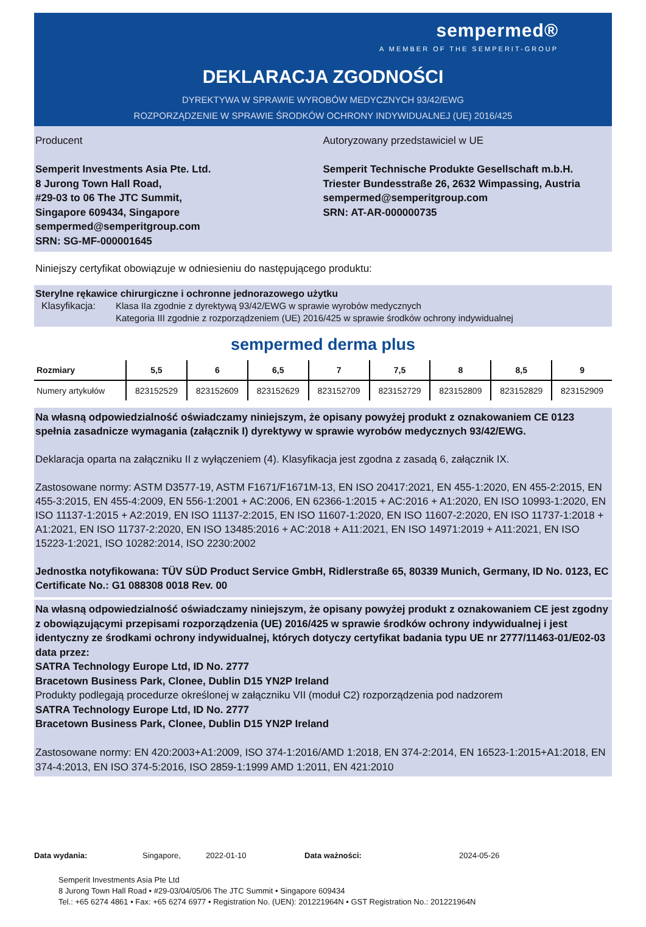sempermed®
A MEMBER OF THE SEMPERIT-GROUP
DEKLARACJA ZGODNOŚCI
DYREKTYWA W SPRAWIE WYROBÓW MEDYCZNYCH 93/42/EWG
ROZPORZĄDZENIE W SPRAWIE ŚRODKÓW OCHRONY INDYWIDUALNEJ (UE) 2016/425
Producent
Semperit Investments Asia Pte. Ltd.
8 Jurong Town Hall Road,
#29-03 to 06 The JTC Summit,
Singapore 609434, Singapore
sempermed@semperitgroup.com
SRN: SG-MF-000001645
Autoryzowany przedstawiciel w UE
Semperit Technische Produkte Gesellschaft m.b.H.
Triester Bundesstraße 26, 2632 Wimpassing, Austria
sempermed@semperitgroup.com
SRN: AT-AR-000000735
Niniejszy certyfikat obowiązuje w odniesieniu do następującego produktu:
Sterylne rękawice chirurgiczne i ochronne jednorazowego użytku
Klasyfikacja: Klasa IIa zgodnie z dyrektywą 93/42/EWG w sprawie wyrobów medycznych
Kategoria III zgodnie z rozporządzeniem (UE) 2016/425 w sprawie środków ochrony indywidualnej
sempermed derma plus
| Rozmiary | 5,5 | 6 | 6,5 | 7 | 7,5 | 8 | 8,5 | 9 |
| --- | --- | --- | --- | --- | --- | --- | --- | --- |
| Numery artykułów | 823152529 | 823152609 | 823152629 | 823152709 | 823152729 | 823152809 | 823152829 | 823152909 |
Na własną odpowiedzialność oświadczamy niniejszym, że opisany powyżej produkt z oznakowaniem CE 0123 spełnia zasadnicze wymagania (załącznik I) dyrektywy w sprawie wyrobów medycznych 93/42/EWG.
Deklaracja oparta na załączniku II z wyłączeniem (4). Klasyfikacja jest zgodna z zasadą 6, załącznik IX.
Zastosowane normy: ASTM D3577-19, ASTM F1671/F1671M-13, EN ISO 20417:2021, EN 455-1:2020, EN 455-2:2015, EN 455-3:2015, EN 455-4:2009, EN 556-1:2001 + AC:2006, EN 62366-1:2015 + AC:2016 + A1:2020, EN ISO 10993-1:2020, EN ISO 11137-1:2015 + A2:2019, EN ISO 11137-2:2015, EN ISO 11607-1:2020, EN ISO 11607-2:2020, EN ISO 11737-1:2018 + A1:2021, EN ISO 11737-2:2020, EN ISO 13485:2016 + AC:2018 + A11:2021, EN ISO 14971:2019 + A11:2021, EN ISO 15223-1:2021, ISO 10282:2014, ISO 2230:2002
Jednostka notyfikowana: TÜV SÜD Product Service GmbH, Ridlerstraße 65, 80339 Munich, Germany, ID No. 0123, EC Certificate No.: G1 088308 0018 Rev. 00
Na własną odpowiedzialność oświadczamy niniejszym, że opisany powyżej produkt z oznakowaniem CE jest zgodny z obowiązującymi przepisami rozporządzenia (UE) 2016/425 w sprawie środków ochrony indywidualnej i jest identyczny ze środkami ochrony indywidualnej, których dotyczy certyfikat badania typu UE nr 2777/11463-01/E02-03 data przez:
SATRA Technology Europe Ltd, ID No. 2777
Bracetown Business Park, Clonee, Dublin D15 YN2P Ireland
Produkty podlegają procedurze określonej w załączniku VII (moduł C2) rozporządzenia pod nadzorem
SATRA Technology Europe Ltd, ID No. 2777
Bracetown Business Park, Clonee, Dublin D15 YN2P Ireland
Zastosowane normy: EN 420:2003+A1:2009, ISO 374-1:2016/AMD 1:2018, EN 374-2:2014, EN 16523-1:2015+A1:2018, EN 374-4:2013, EN ISO 374-5:2016, ISO 2859-1:1999 AMD 1:2011, EN 421:2010
Data wydania: Singapore, 2022-01-10 Data ważności: 2024-05-26
Semperit Investments Asia Pte Ltd
8 Jurong Town Hall Road • #29-03/04/05/06 The JTC Summit • Singapore 609434
Tel.: +65 6274 4861 • Fax: +65 6274 6977 • Registration No. (UEN): 201221964N • GST Registration No.: 201221964N